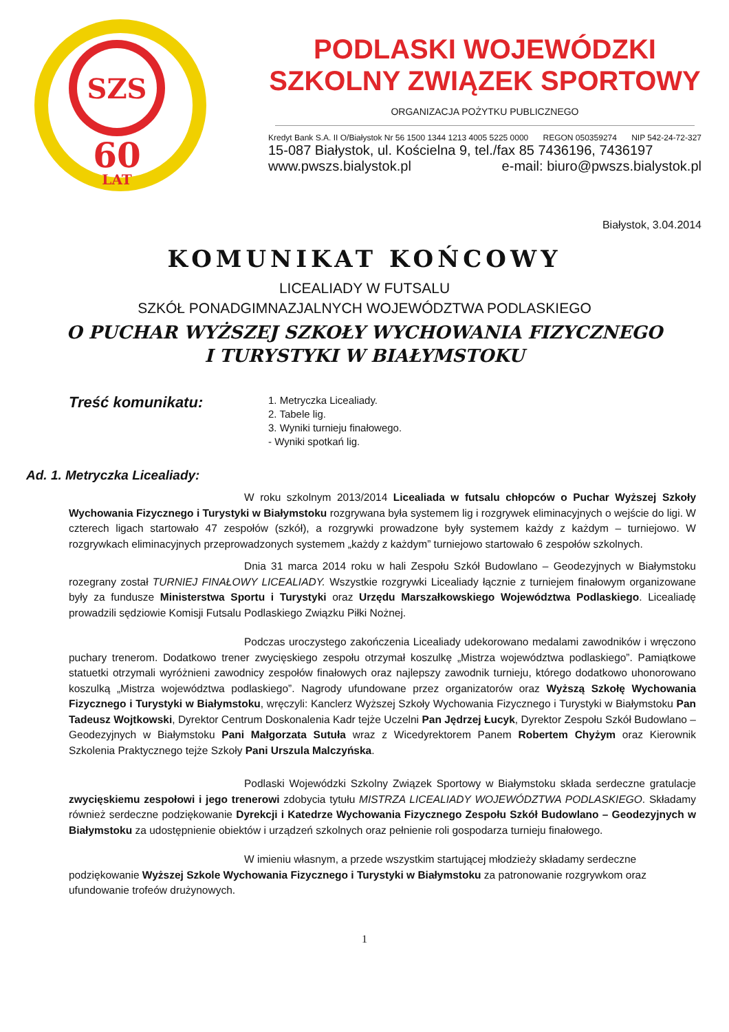SZS
60
LAT
PODLASKI WOJEWÓDZKI
SZKOLNY ZWIĄZEK SPORTOWY
ORGANIZACJA POŻYTKU PUBLICZNEGO
Kredyt Bank S.A. II O/Białystok Nr 56 1500 1344 1213 4005 5225 0000 REGON 050359274 NIP 542-24-72-327
15-087 Białystok, ul. Kościelna 9, tel./fax 85 7436196, 7436197
www.pwszs.bialystok.pl e-mail: biuro@pwszs.bialystok.pl
Białystok, 3.04.2014
KOMUNIKAT KOŃCOWY
LICEALIADY W FUTSALU
SZKÓŁ PONADGIMNAZJALNYCH WOJEWÓDZTWA PODLASKIEGO
O PUCHAR WYŻSZEJ SZKOŁY WYCHOWANIA FIZYCZNEGO
I TURYSTYKI W BIAŁYMSTOKU
Treść komunikatu:
1. Metryczka Licealiady.
2. Tabele lig.
3. Wyniki turnieju finałowego.
- Wyniki spotkań lig.
Ad. 1. Metryczka Licealiady:
W roku szkolnym 2013/2014 Licealiada w futsalu chłopców o Puchar Wyższej Szkoły Wychowania Fizycznego i Turystyki w Białymstoku rozgrywana była systemem lig i rozgrywek eliminacyjnych o wejście do ligi. W czterech ligach startowało 47 zespołów (szkół), a rozgrywki prowadzone były systemem każdy z każdym – turniejowo. W rozgrywkach eliminacyjnych przeprowadzonych systemem „każdy z każdym” turniejowo startowało 6 zespołów szkolnych.
Dnia 31 marca 2014 roku w hali Zespołu Szkół Budowlano – Geodezyjnych w Białymstoku rozegrany został TURNIEJ FINAŁOWY LICEALIADY. Wszystkie rozgrywki Licealiady łącznie z turniejem finałowym organizowane były za fundusze Ministerstwa Sportu i Turystyki oraz Urzędu Marszałkowskiego Województwa Podlaskiego. Licealiadę prowadzili sędziowie Komisji Futsalu Podlaskiego Związku Piłki Nożnej.
Podczas uroczystego zakończenia Licealiady udekorowano medalami zawodników i wręczono puchary trenerom. Dodatkowo trener zwycięskiego zespołu otrzymał koszulkę „Mistrza województwa podlaskiego”. Pamiątkowe statuetki otrzymali wyróżnieni zawodnicy zespołów finałowych oraz najlepszy zawodnik turnieju, którego dodatkowo uhonorowano koszulką „Mistrza województwa podlaskiego”. Nagrody ufundowane przez organizatorów oraz Wyższą Szkołę Wychowania Fizycznego i Turystyki w Białymstoku, wręczyli: Kanclerz Wyższej Szkoły Wychowania Fizycznego i Turystyki w Białymstoku Pan Tadeusz Wojtkowski, Dyrektor Centrum Doskonalenia Kadr tejże Uczelni Pan Jędrzej Łucyk, Dyrektor Zespołu Szkół Budowlano – Geodezyjnych w Białymstoku Pani Małgorzata Sutuła wraz z Wicedyrektorem Panem Robertem Chyżym oraz Kierownik Szkolenia Praktycznego tejże Szkoły Pani Urszula Malczyńska.
Podlaski Wojewódzki Szkolny Związek Sportowy w Białymstoku składa serdeczne gratulacje zwycięskiemu zespołowi i jego trenerowi zdobycia tytułu MISTRZA LICEALIADY WOJEWÓDZTWA PODLASKIEGO. Składamy również serdeczne podziękowanie Dyrekcji i Katedrze Wychowania Fizycznego Zespołu Szkół Budowlano – Geodezyjnych w Białymstoku za udostępnienie obiektów i urządzeń szkolnych oraz pełnienie roli gospodarza turnieju finałowego.
W imieniu własnym, a przede wszystkim startującej młodzieży składamy serdeczne podziękowanie Wyższej Szkole Wychowania Fizycznego i Turystyki w Białymstoku za patronowanie rozgrywkom oraz ufundowanie trofeów drużynowych.
1